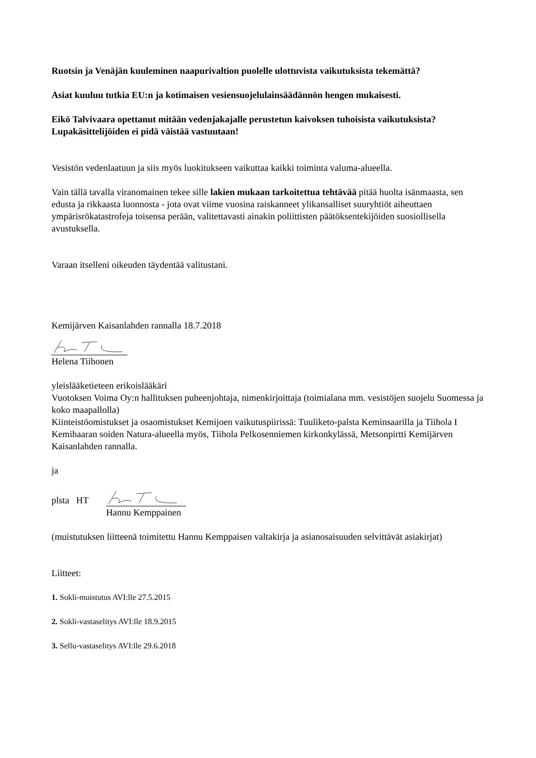Ruotsin ja Venäjän kuuleminen naapurivaltion puolelle ulottuvista vaikutuksista tekemättä?
Asiat kuuluu tutkia EU:n ja kotimaisen vesiensuojelulainsäädännön hengen mukaisesti.
Eikö Talvivaara opettanut mitään vedenjakajalle perustetun kaivoksen tuhoisista vaikutuksista? Lupakäsittelijöiden ei pidä väistää vastuutaan!
Vesistön vedenlaatuun ja siis myös luokitukseen vaikuttaa kaikki toiminta valuma-alueella.
Vain tällä tavalla viranomainen tekee sille lakien mukaan tarkoitettua tehtävää pitää huolta isänmaasta, sen edusta ja rikkaasta luonnosta - jota ovat viime vuosina raiskanneet ylikansalliset suuryhtiöt aiheuttaen ympärisrökatastrofeja toisensa perään, valitettavasti ainakin poliittisten päätöksentekijöiden suosiollisella avustuksella.
Varaan itselleni oikeuden täydentää valitustani.
Kemijärven Kaisanlahden rannalla 18.7.2018
Helena Tiihonen
yleislääketieteen erikoislääkäri
Vuotoksen Voima Oy:n hallituksen puheenjohtaja, nimenkirjoittaja (toimialana mm. vesistöjen suojelu Suomessa ja koko maapallolla)
Kiinteistöomistukset ja osaomistukset Kemijoen vaikutuspiirissä: Tuuliketo-palsta Keminsaarilla ja Tiihola I Kemihaaran soiden Natura-alueella myös, Tiihola Pelkosenniemen kirkonkylässä, Metsonpirtti Kemijärven Kaisanlahden rannalla.
ja
plsta HT
Hannu Kemppainen
(muistutuksen liitteenä toimitettu Hannu Kemppaisen valtakirja ja asianosaisuuden selvittävät asiakirjat)
Liitteet:
1. Sokli-muistutus AVI:lle 27.5.2015
2. Sokli-vastaselitys AVI:lle 18.9.2015
3. Sellu-vastaselitys AVI:lle 29.6.2018